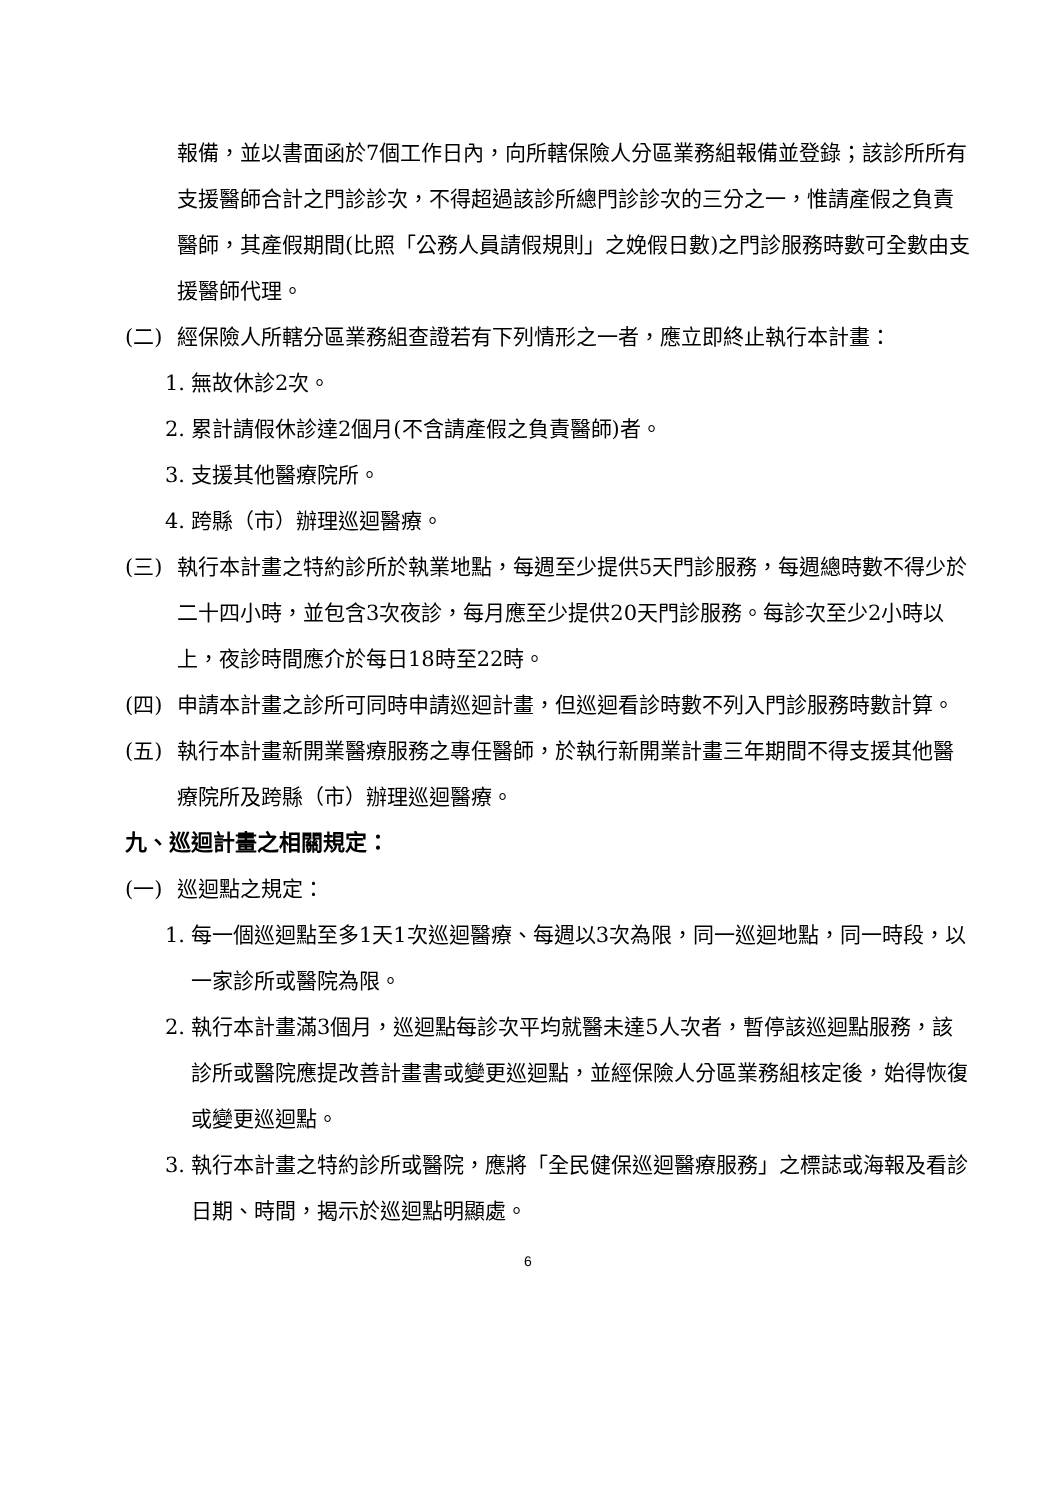報備，並以書面函於7個工作日內，向所轄保險人分區業務組報備並登錄；該診所所有支援醫師合計之門診診次，不得超過該診所總門診診次的三分之一，惟請產假之負責醫師，其產假期間(比照「公務人員請假規則」之娩假日數)之門診服務時數可全數由支援醫師代理。
(二) 經保險人所轄分區業務組查證若有下列情形之一者，應立即終止執行本計畫：
1. 無故休診2次。
2. 累計請假休診達2個月(不含請產假之負責醫師)者。
3. 支援其他醫療院所。
4. 跨縣（市）辦理巡迴醫療。
(三) 執行本計畫之特約診所於執業地點，每週至少提供5天門診服務，每週總時數不得少於二十四小時，並包含3次夜診，每月應至少提供20天門診服務。每診次至少2小時以上，夜診時間應介於每日18時至22時。
(四) 申請本計畫之診所可同時申請巡迴計畫，但巡迴看診時數不列入門診服務時數計算。
(五) 執行本計畫新開業醫療服務之專任醫師，於執行新開業計畫三年期間不得支援其他醫療院所及跨縣（市）辦理巡迴醫療。
九、巡迴計畫之相關規定：
(一) 巡迴點之規定：
1. 每一個巡迴點至多1天1次巡迴醫療、每週以3次為限，同一巡迴地點，同一時段，以一家診所或醫院為限。
2. 執行本計畫滿3個月，巡迴點每診次平均就醫未達5人次者，暫停該巡迴點服務，該診所或醫院應提改善計畫書或變更巡迴點，並經保險人分區業務組核定後，始得恢復或變更巡迴點。
3. 執行本計畫之特約診所或醫院，應將「全民健保巡迴醫療服務」之標誌或海報及看診日期、時間，揭示於巡迴點明顯處。
6